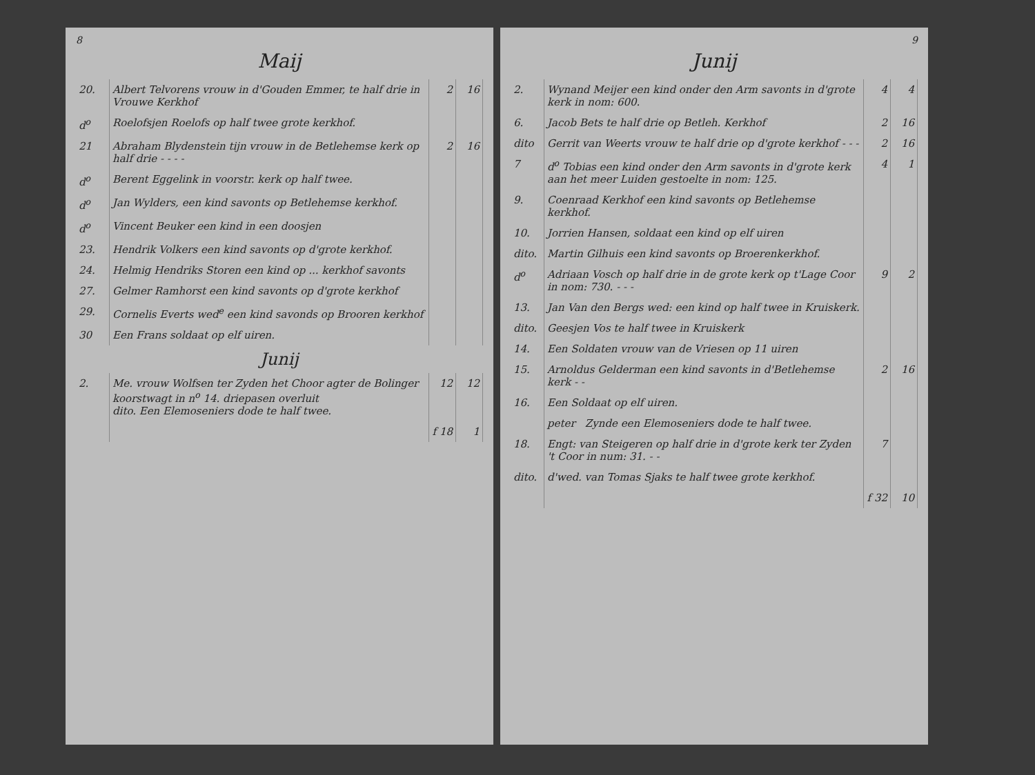8
Maij
| 20. | Albert Telvorens vrouw in d'Gouden Emmer, te half drie in Vrouwe Kerkhof | 2 | 16 |
| d<sup>o</sup> | Roelofsjen Roelofs op half twee grote kerkhof. | | |
| 21 | Abraham Blydenstein tijn vrouw in de Betlehemse kerk op half drie - - - - | 2 | 16 |
| d<sup>o</sup> | Berent Eggelink in voorstr. kerk op half twee. | | |
| d<sup>o</sup> | Jan Wylders, een kind savonts op Betlehemse kerkhof. | | |
| d<sup>o</sup> | Vincent Beuker een kind in een doosjen | | |
| 23. | Hendrik Volkers een kind savonts op d'grote kerkhof. | | |
| 24. | Helmig Hendriks Storen een kind op ... kerkhof savonts | | |
| 27. | Gelmer Ramhorst een kind savonts op d'grote kerkhof | | |
| 29. | Cornelis Everts wed<sup>e</sup> een kind savonds op Brooren kerkhof | | |
| 30 | Een Frans soldaat op elf uiren. | | |
| Junij | | | |
| 2. | Me. vrouw Wolfsen ter Zyden het Choor agter de Bolinger koorstwagt in n<sup>o</sup> 14. driepasen overluit dito. Een Elemoseniers dode te half twee. | 12 | 12 |
| | | f 18 | 1 |
9
Junij
| 2. | Wynand Meijer een kind onder den Arm savonts in d'grote kerk in nom: 600. | 4 | 4 |
| 6. | Jacob Bets te half drie op Betleh. Kerkhof | 2 | 16 |
| dito | Gerrit van Weerts vrouw te half drie op d'grote kerkhof - - - | 2 | 16 |
| 7 | d<sup>o</sup> Tobias een kind onder den Arm savonts in d'grote kerk aan het meer Luiden gestoelte in nom: 125. | 4 | 1 |
| 9. | Coenraad Kerkhof een kind savonts op Betlehemse kerkhof. | | |
| 10. | Jorrien Hansen, soldaat een kind op elf uiren | | |
| dito. | Martin Gilhuis een kind savonts op Broerenkerkhof. | | |
| d<sup>o</sup> | Adriaan Vosch op half drie in de grote kerk op t'Lage Coor in nom: 730. - - - | 9 | 2 |
| 13. | Jan Van den Bergs wed: een kind op half twee in Kruiskerk. | | |
| dito. | Geesjen Vos te half twee in Kruiskerk | | |
| 14. | Een Soldaten vrouw van de Vriesen op 11 uiren | | |
| 15. | Arnoldus Gelderman een kind savonts in d'Betlehemse kerk - - | 2 | 16 |
| 16. | Een Soldaat op elf uiren. | | |
| | peter Zynde een Elemoseniers dode te half twee. | | |
| 18. | Engt: van Steigeren op half drie in d'grote kerk ter Zyden 't Coor in num: 31. - - | 7 | |
| dito. | d'wed. van Tomas Sjaks te half twee grote kerkhof. | | |
| | | f 32 | 10 |